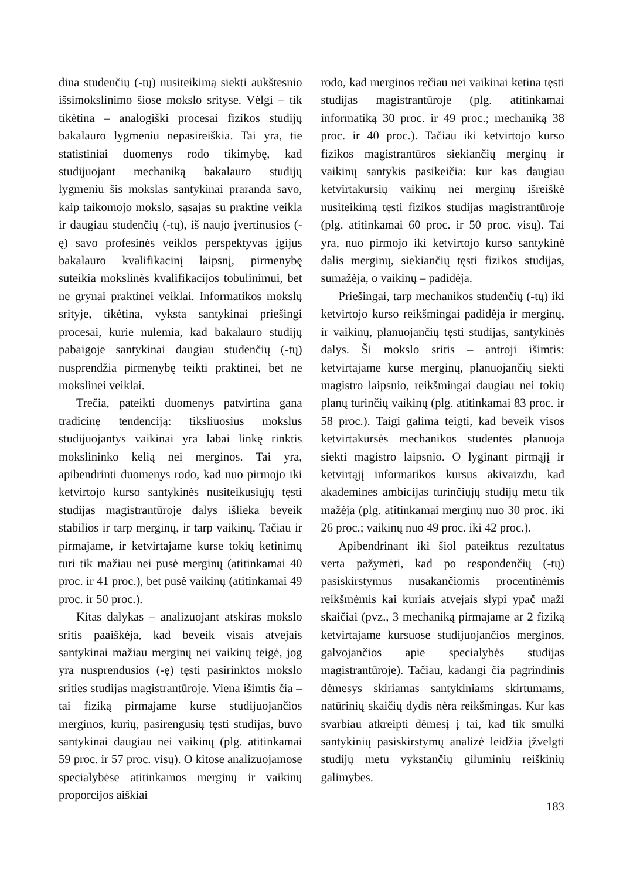dina studenčių (-tų) nusiteikimą siekti aukštesnio išsimokslinimo šiose mokslo srityse. Vėlgi – tik tikėtina – analogiški procesai fizikos studijų bakalauro lygmeniu nepasireiškia. Tai yra, tie statistiniai duomenys rodo tikimybę, kad studijuojant mechaniką bakalauro studijų lygmeniu šis mokslas santykinai praranda savo, kaip taikomojo mokslo, sąsajas su praktine veikla ir daugiau studenčių (-tų), iš naujo įvertinusios (-ę) savo profesinės veiklos perspektyvas įgijus bakalauro kvalifikacinį laipsnį, pirmenybę suteikia mokslinės kvalifikacijos tobulinimui, bet ne grynai praktinei veiklai. Informatikos mokslų srityje, tikėtina, vyksta santykinai priešingi procesai, kurie nulemia, kad bakalauro studijų pabaigoje santykinai daugiau studenčių (-tų) nusprendžia pirmenybę teikti praktinei, bet ne mokslinei veiklai.
Trečia, pateikti duomenys patvirtina gana tradicinę tendenciją: tiksliuosius mokslus studijuojantys vaikinai yra labai linkę rinktis mokslininko kelią nei merginos. Tai yra, apibendrinti duomenys rodo, kad nuo pirmojo iki ketvirtojo kurso santykinės nusiteikusiųjų tęsti studijas magistrantūroje dalys išlieka beveik stabilios ir tarp merginų, ir tarp vaikinų. Tačiau ir pirmajame, ir ketvirtajame kurse tokių ketinimų turi tik mažiau nei pusė merginų (atitinkamai 40 proc. ir 41 proc.), bet pusė vaikinų (atitinkamai 49 proc. ir 50 proc.).
Kitas dalykas – analizuojant atskiras mokslo sritis paaiškėja, kad beveik visais atvejais santykinai mažiau merginų nei vaikinų teigė, jog yra nusprendusios (-ę) tęsti pasirinktos mokslo srities studijas magistrantūroje. Viena išimtis čia – tai fiziką pirmajame kurse studijuojančios merginos, kurių, pasirengusių tęsti studijas, buvo santykinai daugiau nei vaikinų (plg. atitinkamai 59 proc. ir 57 proc. visų). O kitose analizuojamose specialybėse atitinkamos merginų ir vaikinų proporcijos aiškiai
rodo, kad merginos rečiau nei vaikinai ketina tęsti studijas magistrantūroje (plg. atitinkamai informatiką 30 proc. ir 49 proc.; mechaniką 38 proc. ir 40 proc.). Tačiau iki ketvirtojo kurso fizikos magistrantūros siekiančių merginų ir vaikinų santykis pasikeičia: kur kas daugiau ketvirtakursių vaikinų nei merginų išreiškė nusiteikimą tęsti fizikos studijas magistrantūroje (plg. atitinkamai 60 proc. ir 50 proc. visų). Tai yra, nuo pirmojo iki ketvirtojo kurso santykinė dalis merginų, siekiančių tęsti fizikos studijas, sumažėja, o vaikinų – padidėja.
Priešingai, tarp mechanikos studenčių (-tų) iki ketvirtojo kurso reikšmingai padidėja ir merginų, ir vaikinų, planuojančių tęsti studijas, santykinės dalys. Ši mokslo sritis – antroji išimtis: ketvirtajame kurse merginų, planuojančių siekti magistro laipsnio, reikšmingai daugiau nei tokių planų turinčių vaikinų (plg. atitinkamai 83 proc. ir 58 proc.). Taigi galima teigti, kad beveik visos ketvirtakursės mechanikos studentės planuoja siekti magistro laipsnio. O lyginant pirmąjį ir ketvirtąjį informatikos kursus akivaizdu, kad akademines ambicijas turinčiųjų studijų metu tik mažėja (plg. atitinkamai merginų nuo 30 proc. iki 26 proc.; vaikinų nuo 49 proc. iki 42 proc.).
Apibendrinant iki šiol pateiktus rezultatus verta pažymėti, kad po respondenčių (-tų) pasiskirstymus nusakančiomis procentinėmis reikšmėmis kai kuriais atvejais slypi ypač maži skaičiai (pvz., 3 mechaniką pirmajame ar 2 fiziką ketvirtajame kursuose studijuojančios merginos, galvojančios apie specialybės studijas magistrantūroje). Tačiau, kadangi čia pagrindinis dėmesys skiriamas santykiniams skirtumams, natūrinių skaičių dydis nėra reikšmingas. Kur kas svarbiau atkreipti dėmesį į tai, kad tik smulki santykinių pasiskirstymų analizė leidžia įžvelgti studijų metu vykstančių giluminių reiškinių galimybes.
183